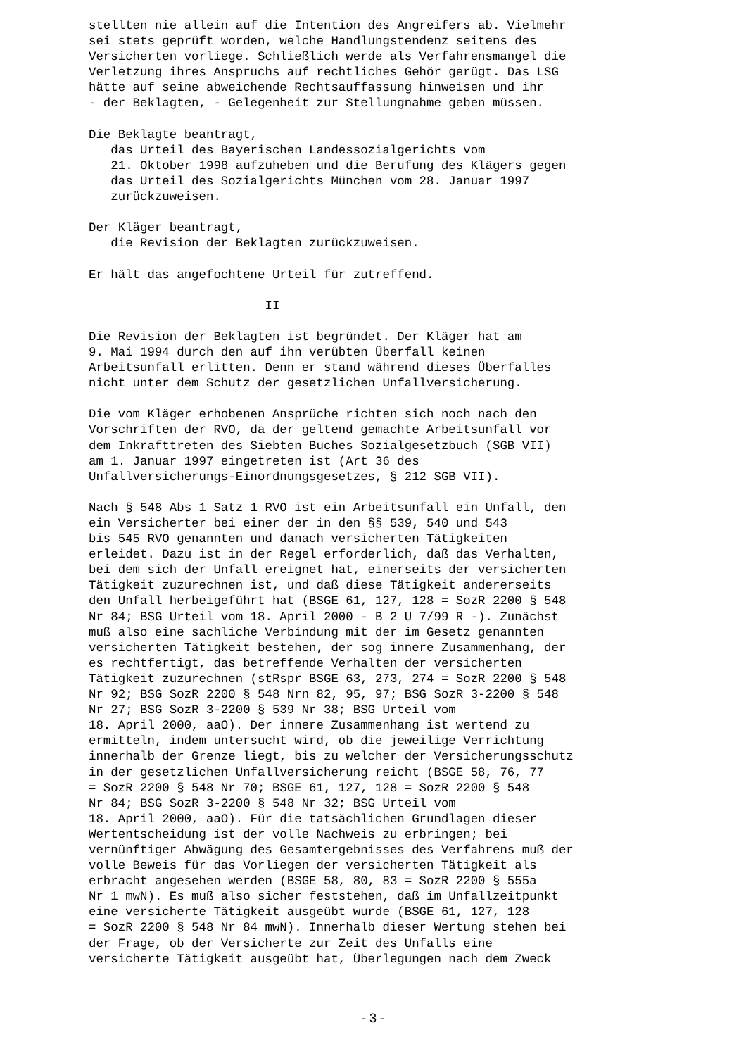stellten nie allein auf die Intention des Angreifers ab. Vielmehr sei stets geprüft worden, welche Handlungstendenz seitens des Versicherten vorliege. Schließlich werde als Verfahrensmangel die Verletzung ihres Anspruchs auf rechtliches Gehör gerügt. Das LSG hätte auf seine abweichende Rechtsauffassung hinweisen und ihr - der Beklagten, - Gelegenheit zur Stellungnahme geben müssen. Die Beklagte beantragt, das Urteil des Bayerischen Landessozialgerichts vom 21. Oktober 1998 aufzuheben und die Berufung des Klägers gegen das Urteil des Sozialgerichts München vom 28. Januar 1997 zurückzuweisen. Der Kläger beantragt, die Revision der Beklagten zurückzuweisen. Er hält das angefochtene Urteil für zutreffend. II Die Revision der Beklagten ist begründet. Der Kläger hat am 9. Mai 1994 durch den auf ihn verübten Überfall keinen Arbeitsunfall erlitten. Denn er stand während dieses Überfalles nicht unter dem Schutz der gesetzlichen Unfallversicherung. Die vom Kläger erhobenen Ansprüche richten sich noch nach den Vorschriften der RVO, da der geltend gemachte Arbeitsunfall vor dem Inkrafttreten des Siebten Buches Sozialgesetzbuch (SGB VII) am 1. Januar 1997 eingetreten ist (Art 36 des Unfallversicherungs-Einordnungsgesetzes, § 212 SGB VII). Nach § 548 Abs 1 Satz 1 RVO ist ein Arbeitsunfall ein Unfall, den ein Versicherter bei einer der in den §§ 539, 540 und 543 bis 545 RVO genannten und danach versicherten Tätigkeiten erleidet. Dazu ist in der Regel erforderlich, daß das Verhalten, bei dem sich der Unfall ereignet hat, einerseits der versicherten Tätigkeit zuzurechnen ist, und daß diese Tätigkeit andererseits den Unfall herbeigeführt hat (BSGE 61, 127, 128 = SozR 2200 § 548 Nr 84; BSG Urteil vom 18. April 2000 - B 2 U 7/99 R -). Zunächst muß also eine sachliche Verbindung mit der im Gesetz genannten versicherten Tätigkeit bestehen, der sog innere Zusammenhang, der es rechtfertigt, das betreffende Verhalten der versicherten Tätigkeit zuzurechnen (stRspr BSGE 63, 273, 274 = SozR 2200 § 548 Nr 92; BSG SozR 2200 § 548 Nrn 82, 95, 97; BSG SozR 3-2200 § 548 Nr 27; BSG SozR 3-2200 § 539 Nr 38; BSG Urteil vom 18. April 2000, aaO). Der innere Zusammenhang ist wertend zu ermitteln, indem untersucht wird, ob die jeweilige Verrichtung innerhalb der Grenze liegt, bis zu welcher der Versicherungsschutz in der gesetzlichen Unfallversicherung reicht (BSGE 58, 76, 77 = SozR 2200 § 548 Nr 70; BSGE 61, 127, 128 = SozR 2200 § 548 Nr 84; BSG SozR 3-2200 § 548 Nr 32; BSG Urteil vom 18. April 2000, aaO). Für die tatsächlichen Grundlagen dieser Wertentscheidung ist der volle Nachweis zu erbringen; bei vernünftiger Abwägung des Gesamtergebnisses des Verfahrens muß der volle Beweis für das Vorliegen der versicherten Tätigkeit als erbracht angesehen werden (BSGE 58, 80, 83 = SozR 2200 § 555a Nr 1 mwN). Es muß also sicher feststehen, daß im Unfallzeitpunkt eine versicherte Tätigkeit ausgeübt wurde (BSGE 61, 127, 128 = SozR 2200 § 548 Nr 84 mwN). Innerhalb dieser Wertung stehen bei der Frage, ob der Versicherte zur Zeit des Unfalls eine versicherte Tätigkeit ausgeübt hat, Überlegungen nach dem Zweck
- 3 -